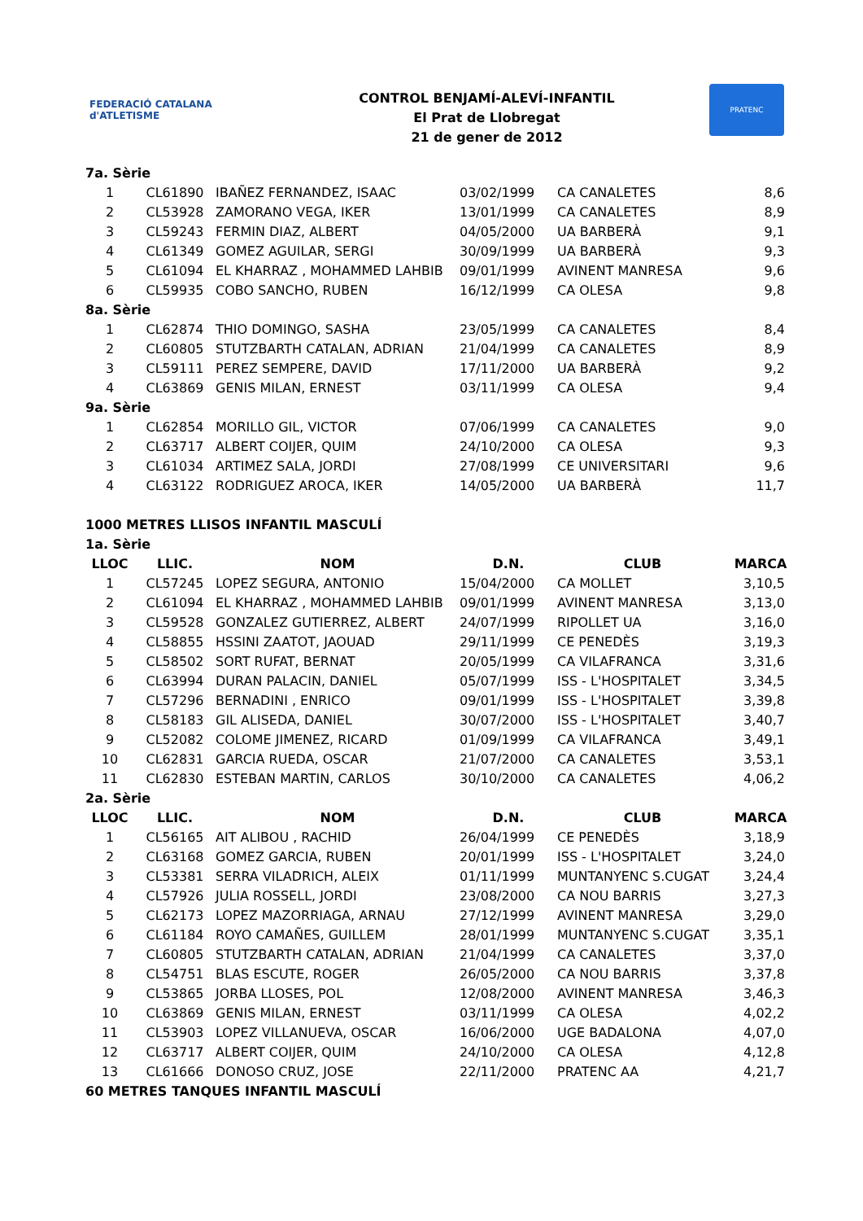FEDERACIÓ CATALANA d'ATLETISME
CONTROL BENJAMÍ-ALEVÍ-INFANTIL
El Prat de Llobregat
21 de gener de 2012
PRATENC
| 7a. Sèrie | | | | | |
| 1 | CL61890 | IBAÑEZ FERNANDEZ, ISAAC | 03/02/1999 | CA CANALETES | 8,6 |
| 2 | CL53928 | ZAMORANO VEGA, IKER | 13/01/1999 | CA CANALETES | 8,9 |
| 3 | CL59243 | FERMIN DIAZ, ALBERT | 04/05/2000 | UA BARBERÀ | 9,1 |
| 4 | CL61349 | GOMEZ AGUILAR, SERGI | 30/09/1999 | UA BARBERÀ | 9,3 |
| 5 | CL61094 | EL KHARRAZ , MOHAMMED LAHBIB | 09/01/1999 | AVINENT MANRESA | 9,6 |
| 6 | CL59935 | COBO SANCHO, RUBEN | 16/12/1999 | CA OLESA | 9,8 |
| 8a. Sèrie | | | | | |
| 1 | CL62874 | THIO DOMINGO, SASHA | 23/05/1999 | CA CANALETES | 8,4 |
| 2 | CL60805 | STUTZBARTH CATALAN, ADRIAN | 21/04/1999 | CA CANALETES | 8,9 |
| 3 | CL59111 | PEREZ SEMPERE, DAVID | 17/11/2000 | UA BARBERÀ | 9,2 |
| 4 | CL63869 | GENIS MILAN, ERNEST | 03/11/1999 | CA OLESA | 9,4 |
| 9a. Sèrie | | | | | |
| 1 | CL62854 | MORILLO GIL, VICTOR | 07/06/1999 | CA CANALETES | 9,0 |
| 2 | CL63717 | ALBERT COIJER, QUIM | 24/10/2000 | CA OLESA | 9,3 |
| 3 | CL61034 | ARTIMEZ SALA, JORDI | 27/08/1999 | CE UNIVERSITARI | 9,6 |
| 4 | CL63122 | RODRIGUEZ AROCA, IKER | 14/05/2000 | UA BARBERÀ | 11,7 |
| 1000 METRES LLISOS INFANTIL MASCULÍ | | | | | |
| 1a. Sèrie | | | | | |
| LLOC | LLIC. | NOM | D.N. | CLUB | MARCA |
| 1 | CL57245 | LOPEZ SEGURA, ANTONIO | 15/04/2000 | CA MOLLET | 3,10,5 |
| 2 | CL61094 | EL KHARRAZ , MOHAMMED LAHBIB | 09/01/1999 | AVINENT MANRESA | 3,13,0 |
| 3 | CL59528 | GONZALEZ GUTIERREZ, ALBERT | 24/07/1999 | RIPOLLET UA | 3,16,0 |
| 4 | CL58855 | HSSINI ZAATOT, JAOUAD | 29/11/1999 | CE PENEDÈS | 3,19,3 |
| 5 | CL58502 | SORT RUFAT, BERNAT | 20/05/1999 | CA VILAFRANCA | 3,31,6 |
| 6 | CL63994 | DURAN PALACIN, DANIEL | 05/07/1999 | ISS - L'HOSPITALET | 3,34,5 |
| 7 | CL57296 | BERNADINI , ENRICO | 09/01/1999 | ISS - L'HOSPITALET | 3,39,8 |
| 8 | CL58183 | GIL ALISEDA, DANIEL | 30/07/2000 | ISS - L'HOSPITALET | 3,40,7 |
| 9 | CL52082 | COLOME JIMENEZ, RICARD | 01/09/1999 | CA VILAFRANCA | 3,49,1 |
| 10 | CL62831 | GARCIA RUEDA, OSCAR | 21/07/2000 | CA CANALETES | 3,53,1 |
| 11 | CL62830 | ESTEBAN MARTIN, CARLOS | 30/10/2000 | CA CANALETES | 4,06,2 |
| 2a. Sèrie | | | | | |
| LLOC | LLIC. | NOM | D.N. | CLUB | MARCA |
| 1 | CL56165 | AIT ALIBOU , RACHID | 26/04/1999 | CE PENEDÈS | 3,18,9 |
| 2 | CL63168 | GOMEZ GARCIA, RUBEN | 20/01/1999 | ISS - L'HOSPITALET | 3,24,0 |
| 3 | CL53381 | SERRA VILADRICH, ALEIX | 01/11/1999 | MUNTANYENC S.CUGAT | 3,24,4 |
| 4 | CL57926 | JULIA ROSSELL, JORDI | 23/08/2000 | CA NOU BARRIS | 3,27,3 |
| 5 | CL62173 | LOPEZ MAZORRIAGA, ARNAU | 27/12/1999 | AVINENT MANRESA | 3,29,0 |
| 6 | CL61184 | ROYO CAMAÑES, GUILLEM | 28/01/1999 | MUNTANYENC S.CUGAT | 3,35,1 |
| 7 | CL60805 | STUTZBARTH CATALAN, ADRIAN | 21/04/1999 | CA CANALETES | 3,37,0 |
| 8 | CL54751 | BLAS ESCUTE, ROGER | 26/05/2000 | CA NOU BARRIS | 3,37,8 |
| 9 | CL53865 | JORBA LLOSES, POL | 12/08/2000 | AVINENT MANRESA | 3,46,3 |
| 10 | CL63869 | GENIS MILAN, ERNEST | 03/11/1999 | CA OLESA | 4,02,2 |
| 11 | CL53903 | LOPEZ VILLANUEVA, OSCAR | 16/06/2000 | UGE BADALONA | 4,07,0 |
| 12 | CL63717 | ALBERT COIJER, QUIM | 24/10/2000 | CA OLESA | 4,12,8 |
| 13 | CL61666 | DONOSO CRUZ, JOSE | 22/11/2000 | PRATENC AA | 4,21,7 |
| 60 METRES TANQUES INFANTIL MASCULÍ | | | | | |